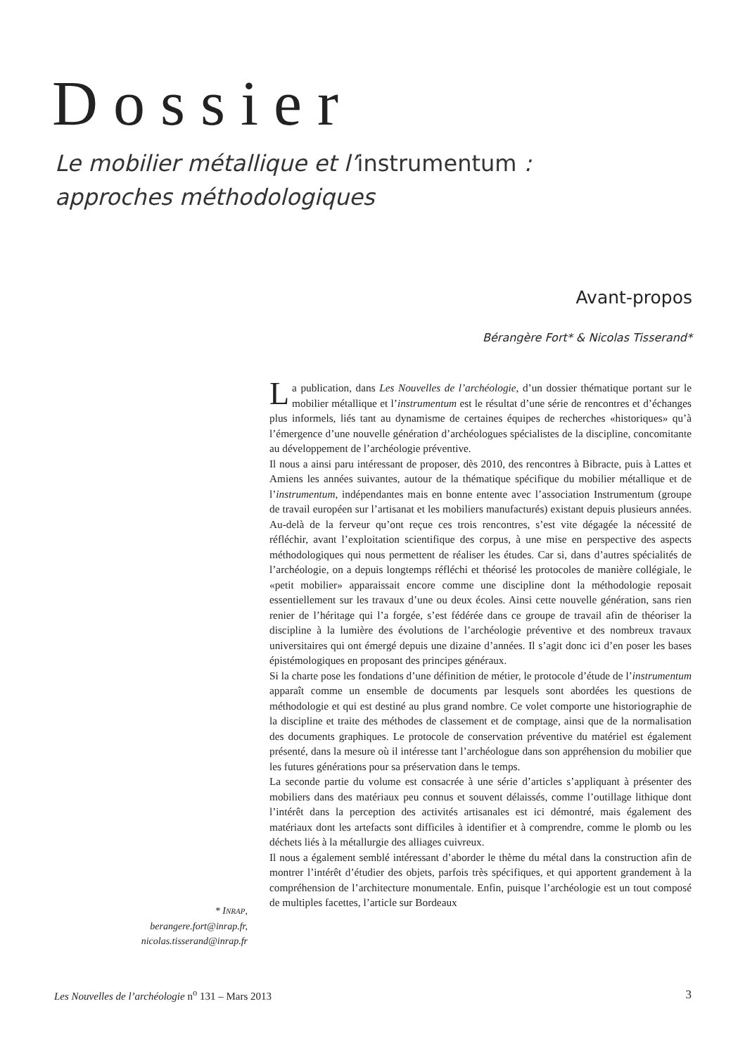Dossier
Le mobilier métallique et l’instrumentum :
approches méthodologiques
Avant-propos
Bérangère Fort* & Nicolas Tisserand*
La publication, dans Les Nouvelles de l’archéologie, d’un dossier thématique portant sur le mobilier métallique et l’instrumentum est le résultat d’une série de rencontres et d’échanges plus informels, liés tant au dynamisme de certaines équipes de recherches «historiques» qu’à l’émergence d’une nouvelle génération d’archéologues spécialistes de la discipline, concomitante au développement de l’archéologie préventive.
Il nous a ainsi paru intéressant de proposer, dès 2010, des rencontres à Bibracte, puis à Lattes et Amiens les années suivantes, autour de la thématique spécifique du mobilier métallique et de l’instrumentum, indépendantes mais en bonne entente avec l’association Instrumentum (groupe de travail européen sur l’artisanat et les mobiliers manufacturés) existant depuis plusieurs années. Au-delà de la ferveur qu’ont reçue ces trois rencontres, s’est vite dégagée la nécessité de réfléchir, avant l’exploitation scientifique des corpus, à une mise en perspective des aspects méthodologiques qui nous permettent de réaliser les études. Car si, dans d’autres spécialités de l’archéologie, on a depuis longtemps réfléchi et théorisé les protocoles de manière collégiale, le «petit mobilier» apparaissait encore comme une discipline dont la méthodologie reposait essentiellement sur les travaux d’une ou deux écoles. Ainsi cette nouvelle génération, sans rien renier de l’héritage qui l’a forgée, s’est fédérée dans ce groupe de travail afin de théoriser la discipline à la lumière des évolutions de l’archéologie préventive et des nombreux travaux universitaires qui ont émergé depuis une dizaine d’années. Il s’agit donc ici d’en poser les bases épistémologiques en proposant des principes généraux.
Si la charte pose les fondations d’une définition de métier, le protocole d’étude de l’instrumentum apparaît comme un ensemble de documents par lesquels sont abordées les questions de méthodologie et qui est destiné au plus grand nombre. Ce volet comporte une historiographie de la discipline et traite des méthodes de classement et de comptage, ainsi que de la normalisation des documents graphiques. Le protocole de conservation préventive du matériel est également présenté, dans la mesure où il intéresse tant l’archéologue dans son appréhension du mobilier que les futures générations pour sa préservation dans le temps.
La seconde partie du volume est consacrée à une série d’articles s’appliquant à présenter des mobiliers dans des matériaux peu connus et souvent délaissés, comme l’outillage lithique dont l’intérêt dans la perception des activités artisanales est ici démontré, mais également des matériaux dont les artefacts sont difficiles à identifier et à comprendre, comme le plomb ou les déchets liés à la métallurgie des alliages cuivreux.
Il nous a également semblé intéressant d’aborder le thème du métal dans la construction afin de montrer l’intérêt d’étudier des objets, parfois très spécifiques, et qui apportent grandement à la compréhension de l’architecture monumentale. Enfin, puisque l’archéologie est un tout composé de multiples facettes, l’article sur Bordeaux
* INRAP,
berangere.fort@inrap.fr,
nicolas.tisserand@inrap.fr
Les Nouvelles de l’archéologie n<sup>o</sup> 131 – Mars 2013 3